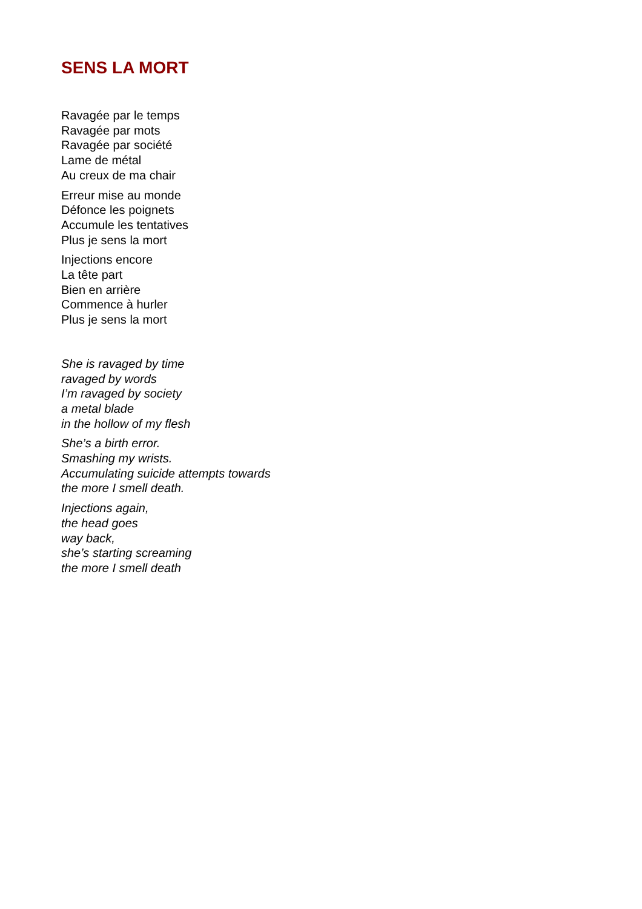SENS LA MORT
Ravagée par le temps
Ravagée par mots
Ravagée par société
Lame de métal
Au creux de ma chair
Erreur mise au monde
Défonce les poignets
Accumule les tentatives
Plus je sens la mort
Injections encore
La tête part
Bien en arrière
Commence à hurler
Plus je sens la mort
She is ravaged by time
ravaged by words
I’m ravaged by society
a metal blade
in the hollow of my flesh
She’s a birth error.
Smashing my wrists.
Accumulating suicide attempts towards
the more I smell death.
Injections again,
the head goes
way back,
she’s starting screaming
the more I smell death